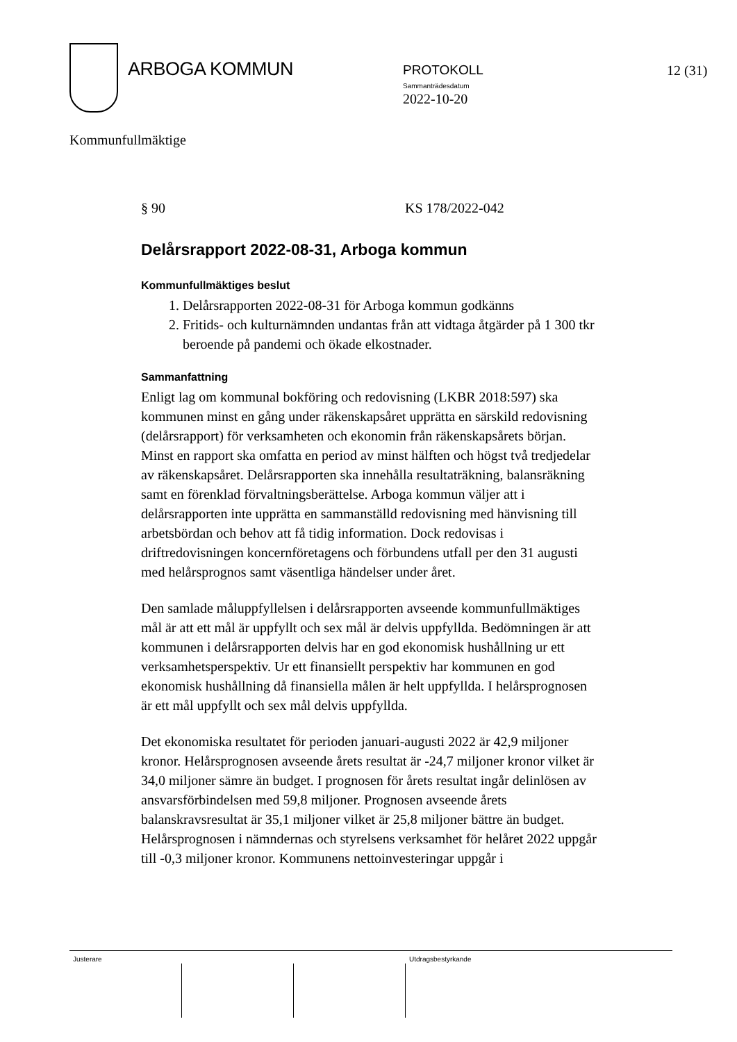ARBOGA KOMMUN
PROTOKOLL
Sammanträdesdatum
2022-10-20
12 (31)
Kommunfullmäktige
§ 90 KS 178/2022-042
Delårsrapport 2022-08-31, Arboga kommun
Kommunfullmäktiges beslut
1. Delårsrapporten 2022-08-31 för Arboga kommun godkänns
2. Fritids- och kulturnämnden undantas från att vidtaga åtgärder på 1 300 tkr beroende på pandemi och ökade elkostnader.
Sammanfattning
Enligt lag om kommunal bokföring och redovisning (LKBR 2018:597) ska kommunen minst en gång under räkenskapsåret upprätta en särskild redovisning (delårsrapport) för verksamheten och ekonomin från räkenskapsårets början. Minst en rapport ska omfatta en period av minst hälften och högst två tredjedelar av räkenskapsåret. Delårsrapporten ska innehålla resultaträkning, balansräkning samt en förenklad förvaltningsberättelse. Arboga kommun väljer att i delårsrapporten inte upprätta en sammanställd redovisning med hänvisning till arbetsbördan och behov att få tidig information. Dock redovisas i driftredovisningen koncernföretagens och förbundens utfall per den 31 augusti med helårsprognos samt väsentliga händelser under året.
Den samlade måluppfyllelsen i delårsrapporten avseende kommunfullmäktiges mål är att ett mål är uppfyllt och sex mål är delvis uppfyllda. Bedömningen är att kommunen i delårsrapporten delvis har en god ekonomisk hushållning ur ett verksamhetsperspektiv. Ur ett finansiellt perspektiv har kommunen en god ekonomisk hushållning då finansiella målen är helt uppfyllda. I helårsprognosen är ett mål uppfyllt och sex mål delvis uppfyllda.
Det ekonomiska resultatet för perioden januari-augusti 2022 är 42,9 miljoner kronor. Helårsprognosen avseende årets resultat är -24,7 miljoner kronor vilket är 34,0 miljoner sämre än budget. I prognosen för årets resultat ingår delinlösen av ansvarsförbindelsen med 59,8 miljoner. Prognosen avseende årets balanskravsresultat är 35,1 miljoner vilket är 25,8 miljoner bättre än budget. Helårsprognosen i nämndernas och styrelsens verksamhet för helåret 2022 uppgår till -0,3 miljoner kronor. Kommunens nettoinvesteringar uppgår i
Justerare Utdragsbestyrkande